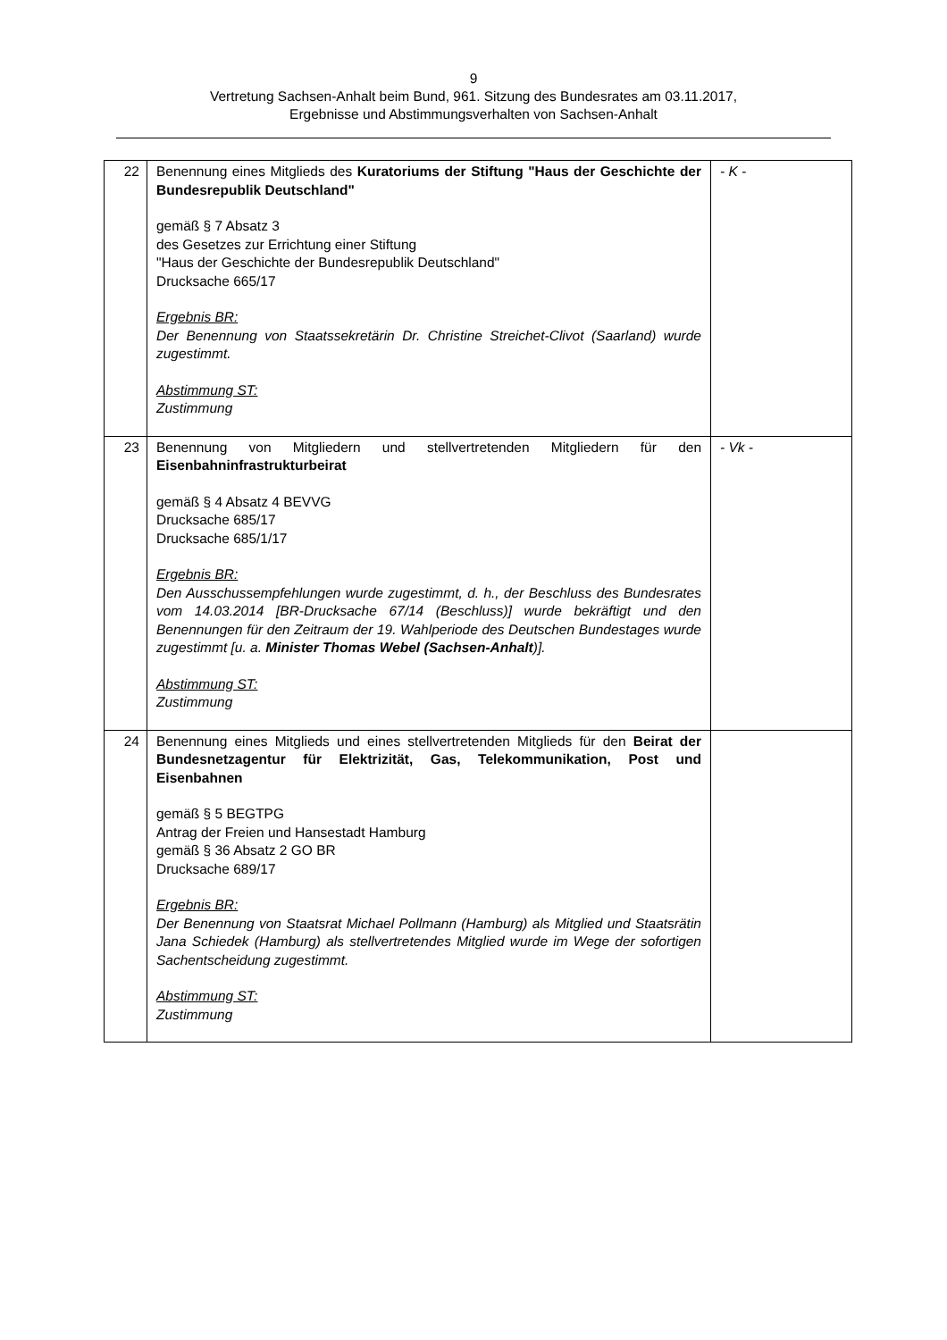9
Vertretung Sachsen-Anhalt beim Bund, 961. Sitzung des Bundesrates am 03.11.2017,
Ergebnisse und Abstimmungsverhalten von Sachsen-Anhalt
| 22 | Benennung eines Mitglieds des Kuratoriums der Stiftung "Haus der Geschichte der Bundesrepublik Deutschland" gemäß § 7 Absatz 3 des Gesetzes zur Errichtung einer Stiftung "Haus der Geschichte der Bundesrepublik Deutschland" Drucksache 665/17 Ergebnis BR: Der Benennung von Staatssekretärin Dr. Christine Streichet-Clivot (Saarland) wurde zugestimmt. Abstimmung ST: Zustimmung | - K - |
| 23 | Benennung von Mitgliedern und stellvertretenden Mitgliedern für den Eisenbahninfrastrukturbeirat gemäß § 4 Absatz 4 BEVVG Drucksache 685/17 Drucksache 685/1/17 Ergebnis BR: Den Ausschussempfehlungen wurde zugestimmt, d. h., der Beschluss des Bundesrates vom 14.03.2014 [BR-Drucksache 67/14 (Beschluss)] wurde bekräftigt und den Benennungen für den Zeitraum der 19. Wahlperiode des Deutschen Bundestages wurde zugestimmt [u. a. Minister Thomas Webel (Sachsen-Anhalt )]. Abstimmung ST: Zustimmung | - Vk - |
| 24 | Benennung eines Mitglieds und eines stellvertretenden Mitglieds für den Beirat der Bundesnetzagentur für Elektrizität, Gas, Telekommunikation, Post und Eisenbahnen gemäß § 5 BEGTPG Antrag der Freien und Hansestadt Hamburg gemäß § 36 Absatz 2 GO BR Drucksache 689/17 Ergebnis BR: Der Benennung von Staatsrat Michael Pollmann (Hamburg) als Mitglied und Staatsrätin Jana Schiedek (Hamburg) als stellvertretendes Mitglied wurde im Wege der sofortigen Sachentscheidung zugestimmt. Abstimmung ST: Zustimmung | |